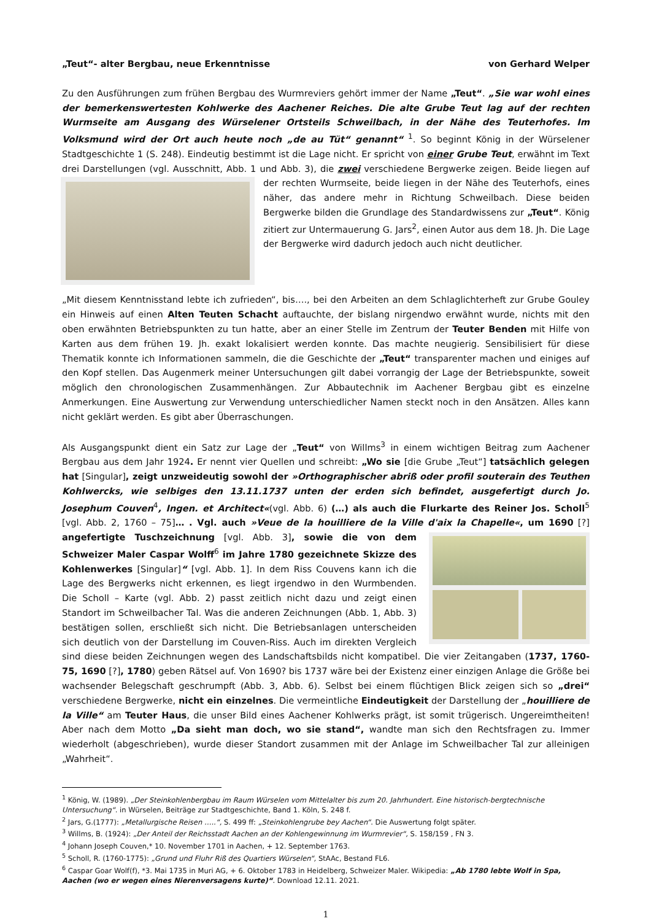„Teut“- alter Bergbau, neue Erkenntnisse von Gerhard Welper
Zu den Ausführungen zum frühen Bergbau des Wurmreviers gehört immer der Name „Teut“. „Sie war wohl eines der bemerkenswertesten Kohlwerke des Aachener Reiches. Die alte Grube Teut lag auf der rechten Wurmseite am Ausgang des Würselener Ortsteils Schweilbach, in der Nähe des Teuterhofes. Im Volksmund wird der Ort auch heute noch „de au Tüt“ genannt“ <sup>1</sup>. So beginnt König in der Würselener Stadtgeschichte 1 (S. 248). Eindeutig bestimmt ist die Lage nicht. Er spricht von einer Grube Teut, erwähnt im Text drei Darstellungen (vgl. Ausschnitt, Abb. 1 und Abb. 3), die zwei verschiedene Bergwerke zeigen. Beide liegen auf der rechten Wurmseite, beide liegen in der Nähe des Teuterhofs, eines näher, das andere mehr in Richtung Schweilbach. Diese beiden Bergwerke bilden die Grundlage des Standardwissens zur „Teut“. König zitiert zur Untermauerung G. Jars<sup>2</sup>, einen Autor aus dem 18. Jh. Die Lage der Bergwerke wird dadurch jedoch auch nicht deutlicher.
„Mit diesem Kenntnisstand lebte ich zufrieden“, bis…., bei den Arbeiten an dem Schlaglichterheft zur Grube Gouley ein Hinweis auf einen Alten Teuten Schacht auftauchte, der bislang nirgendwo erwähnt wurde, nichts mit den oben erwähnten Betriebspunkten zu tun hatte, aber an einer Stelle im Zentrum der Teuter Benden mit Hilfe von Karten aus dem frühen 19. Jh. exakt lokalisiert werden konnte. Das machte neugierig. Sensibilisiert für diese Thematik konnte ich Informationen sammeln, die die Geschichte der „Teut“ transparenter machen und einiges auf den Kopf stellen. Das Augenmerk meiner Untersuchungen gilt dabei vorrangig der Lage der Betriebspunkte, soweit möglich den chronologischen Zusammenhängen. Zur Abbautechnik im Aachener Bergbau gibt es einzelne Anmerkungen. Eine Auswertung zur Verwendung unterschiedlicher Namen steckt noch in den Ansätzen. Alles kann nicht geklärt werden. Es gibt aber Überraschungen.
Als Ausgangspunkt dient ein Satz zur Lage der „Teut“ von Willms<sup>3</sup> in einem wichtigen Beitrag zum Aachener Bergbau aus dem Jahr 1924. Er nennt vier Quellen und schreibt: „Wo sie [die Grube „Teut“] tatsächlich gelegen hat [Singular], zeigt unzweideutig sowohl der »Orthographischer abriß oder profil souterain des Teuthen Kohlwercks, wie selbiges den 13.11.1737 unten der erden sich befindet, ausgefertigt durch Jo. Josephum Couven<sup>4</sup>, Ingen. et Architect«(vgl. Abb. 6) (…) als auch die Flurkarte des Reiner Jos. Scholl<sup>5</sup> [vgl. Abb. 2, 1760 – 75]… . Vgl. auch »Veue de la houilliere de la Ville d'aix la Chapelle«, um 1690 [?] angefertigte Tuschzeichnung [vgl. Abb. 3], sowie die von dem Schweizer Maler Caspar Wolff<sup>6</sup> im Jahre 1780 gezeichnete Skizze des Kohlenwerkes [Singular]“ [vgl. Abb. 1]. In dem Riss Couvens kann ich die Lage des Bergwerks nicht erkennen, es liegt irgendwo in den Wurmbenden. Die Scholl – Karte (vgl. Abb. 2) passt zeitlich nicht dazu und zeigt einen Standort im Schweilbacher Tal. Was die anderen Zeichnungen (Abb. 1, Abb. 3) bestätigen sollen, erschließt sich nicht. Die Betriebsanlagen unterscheiden sich deutlich von der Darstellung im Couven-Riss. Auch im direkten Vergleich sind diese beiden Zeichnungen wegen des Landschaftsbilds nicht kompatibel. Die vier Zeitangaben (1737, 1760-75, 1690 [?], 1780) geben Rätsel auf. Von 1690? bis 1737 wäre bei der Existenz einer einzigen Anlage die Größe bei wachsender Belegschaft geschrumpft (Abb. 3, Abb. 6). Selbst bei einem flüchtigen Blick zeigen sich so „drei“ verschiedene Bergwerke, nicht ein einzelnes. Die vermeintliche Eindeutigkeit der Darstellung der „houilliere de la Ville“ am Teuter Haus, die unser Bild eines Aachener Kohlwerks prägt, ist somit trügerisch. Ungereimtheiten! Aber nach dem Motto „Da sieht man doch, wo sie stand“, wandte man sich den Rechtsfragen zu. Immer wiederholt (abgeschrieben), wurde dieser Standort zusammen mit der Anlage im Schweilbacher Tal zur alleinigen „Wahrheit“.
<sup>1</sup> König, W. (1989). „Der Steinkohlenbergbau im Raum Würselen vom Mittelalter bis zum 20. Jahrhundert. Eine historisch-bergtechnische Untersuchung“. in Würselen, Beiträge zur Stadtgeschichte, Band 1. Köln, S. 248 f.
<sup>2</sup> Jars, G.(1777): „Metallurgische Reisen …..“, S. 499 ff: „Steinkohlengrube bey Aachen“. Die Auswertung folgt später.
<sup>3</sup> Willms, B. (1924): „Der Anteil der Reichsstadt Aachen an der Kohlengewinnung im Wurmrevier“, S. 158/159 , FN 3.
<sup>4</sup> Johann Joseph Couven,* 10. November 1701 in Aachen, + 12. September 1763.
<sup>5</sup> Scholl, R. (1760-1775): „Grund und Fluhr Riß des Quartiers Würselen“, StAAc, Bestand FL6.
<sup>6</sup> Caspar Goar Wolf(f), *3. Mai 1735 in Muri AG, + 6. Oktober 1783 in Heidelberg, Schweizer Maler. Wikipedia: „Ab 1780 lebte Wolf in Spa, Aachen (wo er wegen eines Nierenversagens kurte)“. Download 12.11. 2021.
1